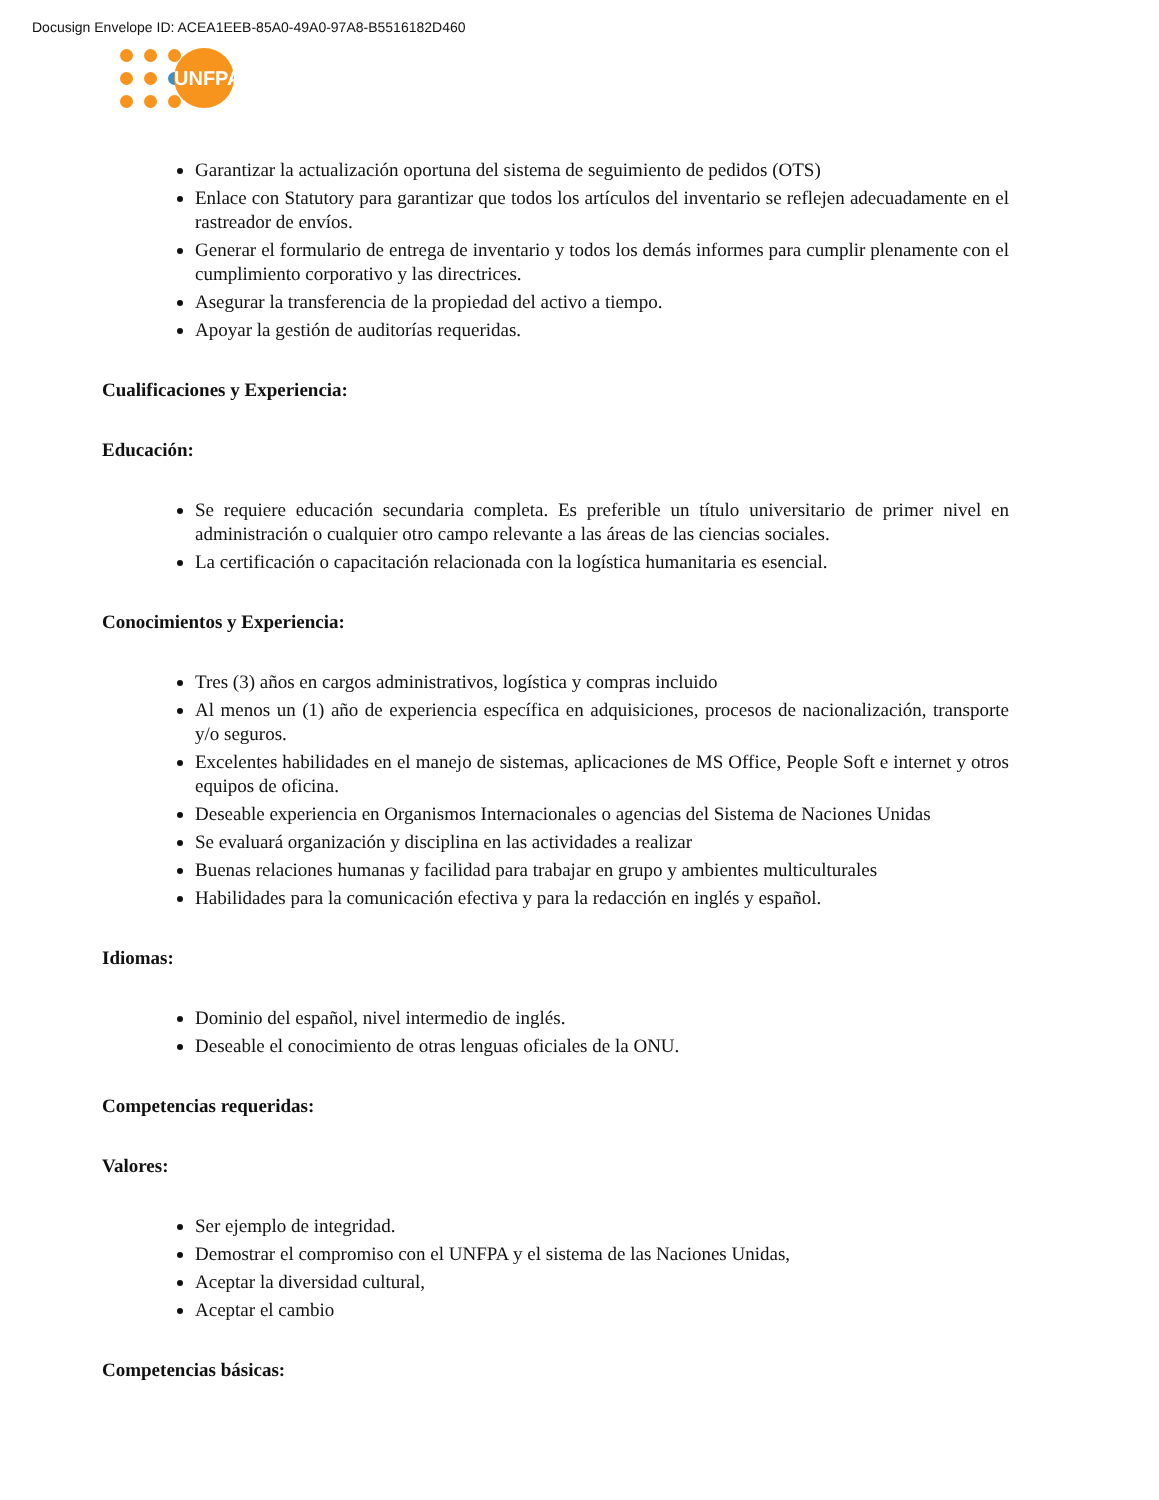Docusign Envelope ID: ACEA1EEB-85A0-49A0-97A8-B5516182D460
UNFPA
Garantizar la actualización oportuna del sistema de seguimiento de pedidos (OTS)
Enlace con Statutory para garantizar que todos los artículos del inventario se reflejen adecuadamente en el rastreador de envíos.
Generar el formulario de entrega de inventario y todos los demás informes para cumplir plenamente con el cumplimiento corporativo y las directrices.
Asegurar la transferencia de la propiedad del activo a tiempo.
Apoyar la gestión de auditorías requeridas.
Cualificaciones y Experiencia:
Educación:
Se requiere educación secundaria completa. Es preferible un título universitario de primer nivel en administración o cualquier otro campo relevante a las áreas de las ciencias sociales.
La certificación o capacitación relacionada con la logística humanitaria es esencial.
Conocimientos y Experiencia:
Tres (3) años en cargos administrativos, logística y compras incluido
Al menos un (1) año de experiencia específica en adquisiciones, procesos de nacionalización, transporte y/o seguros.
Excelentes habilidades en el manejo de sistemas, aplicaciones de MS Office, People Soft e internet y otros equipos de oficina.
Deseable experiencia en Organismos Internacionales o agencias del Sistema de Naciones Unidas
Se evaluará organización y disciplina en las actividades a realizar
Buenas relaciones humanas y facilidad para trabajar en grupo y ambientes multiculturales
Habilidades para la comunicación efectiva y para la redacción en inglés y español.
Idiomas:
Dominio del español, nivel intermedio de inglés.
Deseable el conocimiento de otras lenguas oficiales de la ONU.
Competencias requeridas:
Valores:
Ser ejemplo de integridad.
Demostrar el compromiso con el UNFPA y el sistema de las Naciones Unidas,
Aceptar la diversidad cultural,
Aceptar el cambio
Competencias básicas: